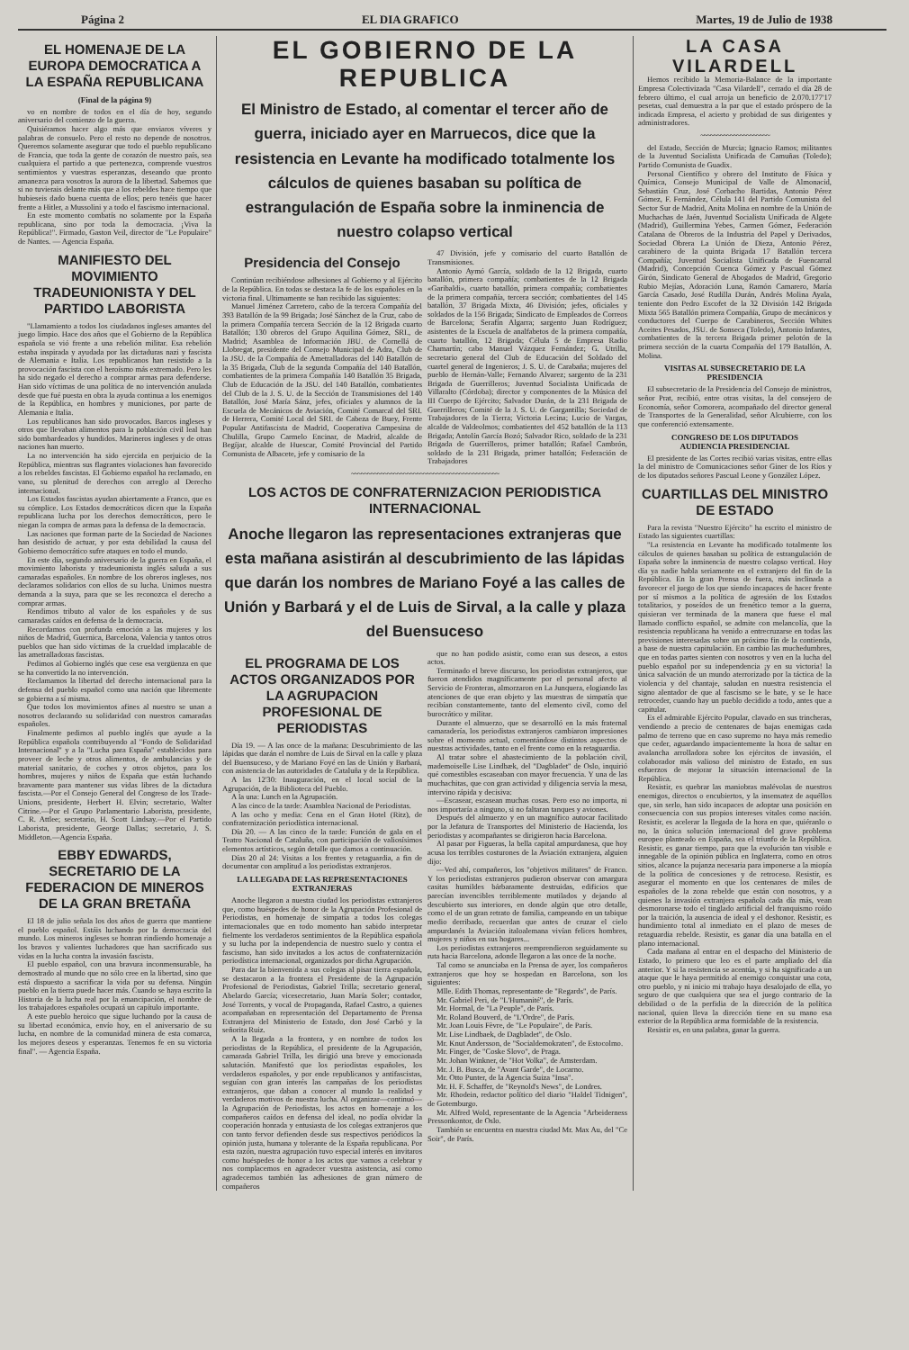Página 2 EL DIA GRAFICO Martes, 19 de Julio de 1938
EL HOMENAJE DE LA EUROPA DEMOCRATICA A LA ESPAÑA REPUBLICANA
(Final de la página 9)
vo en nombre de todos en el día de hoy, segundo aniversario del comienzo de la guerra.
Quisiéramos hacer algo más que enviaros víveres y palabras de consuelo. Pero el resto no depende de nosotros. Queremos solamente asegurar que todo el pueblo republicano de Francia, que toda la gente de corazón de nuestro país, sea cualquiera el partido a que pertenezca, comprende vuestros sentimientos y vuestras esperanzas, deseando que pronto amanezca para vosotros la aurora de la libertad. Sabemos que si no tuvierais delante más que a los rebeldes hace tiempo que hubieseis dado buena cuenta de ellos; pero tenéis que hacer frente a Hitler, a Mussolini y a todo el fascismo internacional.
En este momento combatís no solamente por la España republicana, sino por toda la democracia. ¡Viva la República!". Firmado, Gaston Veil, director de "Le Populaire" de Nantes. — Agencia España.
MANIFIESTO DEL MOVIMIENTO TRADEUNIONISTA Y DEL PARTIDO LABORISTA
"Llamamiento a todos los ciudadanos ingleses amantes del juego limpio. Hace dos años que el Gobierno de la República española se vió frente a una rebelión militar. Esa rebelión estaba inspirada y ayudada por las dictaduras nazi y fascista de Alemania e Italia. Los republicanos han resistido a la provocación fascista con el heroísmo más extremado. Pero les ha sido negado el derecho a comprar armas para defenderse. Han sido víctimas de una política de no intervención anulada desde que fué puesta en obra la ayuda continua a los enemigos de la República, en hombres y municiones, por parte de Alemania e Italia.
Los republicanos han sido provocados. Barcos ingleses y otros que llevaban alimentos para la población civil leal han sido bombardeados y hundidos. Marineros ingleses y de otras naciones han muerto.
La no intervención ha sido ejercida en perjuicio de la República, mientras sus flagrantes violaciones han favorecido a los rebeldes fascistas. El Gobierno español ha reclamado, en vano, su plenitud de derechos con arreglo al Derecho internacional.
Los Estados fascistas ayudan abiertamente a Franco, que es su cómplice. Los Estados democráticos dicen que la España republicana lucha por los derechos democráticos, pero le niegan la compra de armas para la defensa de la democracia.
Las naciones que forman parte de la Sociedad de Naciones han desistido de actuar, y por esta debilidad la causa del Gobierno democrático sufre ataques en todo el mundo.
En este día, segundo aniversario de la guerra en España, el movimiento laborista y tradeunionista inglés saluda a sus camaradas españoles. En nombre de los obreros ingleses, nos declaramos solidarios con ellos de su lucha. Unimos nuestra demanda a la suya, para que se les reconozca el derecho a comprar armas.
Rendimos tributo al valor de los españoles y de sus camaradas caídos en defensa de la democracia.
Recordamos con profunda emoción a las mujeres y los niños de Madrid, Guernica, Barcelona, Valencia y tantos otros pueblos que han sido víctimas de la crueldad implacable de las ametralladoras fascistas.
Pedimos al Gobierno inglés que cese esa vergüenza en que se ha convertido la no intervención.
Reclamamos la libertad del derecho internacional para la defensa del pueblo español como una nación que libremente se gobierna a sí misma.
Que todos los movimientos afines al nuestro se unan a nosotros declarando su solidaridad con nuestros camaradas españoles.
Finalmente pedimos al pueblo inglés que ayude a la República española contribuyendo al "Fondo de Solidaridad Internacional" y a la "Lucha para España" establecidos para proveer de leche y otros alimentos, de ambulancias y de material sanitario, de coches y otros objetos, para los hombres, mujeres y niños de España que están luchando bravamente para mantener sus vidas libres de la dictadura fascista.—Por el Consejo General del Congreso de los Trade-Unions, presidente, Herbert H. Elvin; secretario, Walter Citrine.—Por el Grupo Parlamentario Laborista, presidente, C. R. Attlee; secretario, H. Scott Lindsay.—Por el Partido Laborista, presidente, George Dallas; secretario, J. S. Middleton.—Agencia España.
EBBY EDWARDS, SECRETARIO DE LA FEDERACION DE MINEROS DE LA GRAN BRETAÑA
El 18 de julio señala los dos años de guerra que mantiene el pueblo español. Estáis luchando por la democracia del mundo. Los mineros ingleses se honran rindiendo homenaje a los bravos y valientes luchadores que han sacrificado sus vidas en la lucha contra la invasión fascista.
El pueblo español, con una bravura inconmensurable, ha demostrado al mundo que no sólo cree en la libertad, sino que está dispuesto a sacrificar la vida por su defensa. Ningún pueblo en la tierra puede hacer más. Cuando se haya escrito la Historia de la lucha real por la emancipación, el nombre de los trabajadores españoles ocupará un capítulo importante.
A este pueblo heroico que sigue luchando por la causa de su libertad económica, envío hoy, en el aniversario de su lucha, en nombre de la comunidad minera de esta comarca, los mejores deseos y esperanzas. Tenemos fe en su victoria final". — Agencia España.
EL GOBIERNO DE LA REPUBLICA
El Ministro de Estado, al comentar el tercer año de guerra, iniciado ayer en Marruecos, dice que la resistencia en Levante ha modificado totalmente los cálculos de quienes basaban su política de estrangulación de España sobre la inminencia de nuestro colapso vertical
Presidencia del Consejo
Continúan recibiéndose adhesiones al Gobierno y al Ejército de la República. En todas se destaca la fe de los españoles en la victoria final. Ultimamente se han recibido las siguientes:
Manuel Jiménez Carretero, cabo de la tercera Compañía del 393 Batallón de la 99 Brigada; José Sánchez de la Cruz, cabo de la primera Compañía tercera Sección de la 12 Brigada cuarto Batallón; 130 obreros del Grupo Aquilina Gómez, SRI., de Madrid; Asamblea de Información JBU. de Cornellá de Llobregat, presidente del Consejo Municipal de Adra, Club de la JSU. de la Compañía de Ametralladoras del 140 Batallón de la 35 Brigada, Club de la segunda Compañía del 140 Batallón, combatientes de la primera Compañía 140 Batallón 35 Brigada, Club de Educación de la JSU. del 140 Batallón, combatientes del Club de la J. S. U. de la Sección de Transmisiones del 140 Batallón, José María Sánz, jefes, oficiales y alumnos de la Escuela de Mecánicos de Aviación, Comité Comarcal del SRI. de Herrera, Comité Local del SRI. de Cabeza de Buey, Frente Popular Antifascista de Madrid, Cooperativa Campesina de Chulilla, Grupo Carmelo Encinar, de Madrid, alcalde de Begíjar, alcalde de Huescar, Comité Provincial del Partido Comunista de Albacete, jefe y comisario de la
47 División, jefe y comisario del cuarto Batallón de Transmisiones.
Antonio Aymó García, soldado de la 12 Brigada, cuarto batallón, primera compañía; combatientes de la 12 Brigada «Garibaldi», cuarto batallón, primera compañía; combatientes de la primera compañía, tercera sección; combatientes del 145 batallón, 37 Brigada Mixta, 46 División; jefes, oficiales y soldados de la 156 Brigada; Sindicato de Empleados de Correos de Barcelona; Serafín Algarra; sargento Juan Rodríguez; asistentes de la Escuela de analfabetos de la primera compañía, cuarto batallón, 12 Brigada; Célula 5 de Empresa Radio Chamartín; cabo Manuel Vázquez Fernández; G. Utrilla, secretario general del Club de Educación del Soldado del cuartel general de Ingenieros; J. S. U. de Carabaña; mujeres del pueblo de Hernán-Valle; Fernando Alvarez; sargento de la 231 Brigada de Guerrilleros; Juventud Socialista Unificada de Villaralto (Córdoba); director y componentes de la Música del III Cuerpo de Ejército; Salvador Durán, de la 231 Brigada de Guerrilleros; Comité de la J. S. U. de Gargantilla; Sociedad de Trabajadores de la Tierra; Victoria Lecina; Lucio de Vargas, alcalde de Valdeolmos; combatientes del 452 batallón de la 113 Brigada; Antolín García Bozó; Salvador Rico, soldado de la 231 Brigada de Guerrilleros, primer batallón; Rafael Cambrón, soldado de la 231 Brigada, primer batallón; Federación de Trabajadores
~~~~~~~~~~~~~~~~~~~~~~~~~~~~~~~~~~~~~~~~~~~~~
LOS ACTOS DE CONFRATERNIZACION PERIODISTICA INTERNACIONAL
Anoche llegaron las representaciones extranjeras que esta mañana asistirán al descubrimiento de las lápidas que darán los nombres de Mariano Foyé a las calles de Unión y Barbará y el de Luis de Sirval, a la calle y plaza del Buensuceso
EL PROGRAMA DE LOS ACTOS ORGANIZADOS POR LA AGRUPACION PROFESIONAL DE PERIODISTAS
Día 19. — A las once de la mañana: Descubrimiento de las lápidas que darán el nombre de Luis de Sirval en la calle y plaza del Buensuceso, y de Mariano Foyé en las de Unión y Barbará, con asistencia de las autoridades de Cataluña y de la República.
A las 12'30: Inauguración, en el local social de la Agrupación, de la Biblioteca del Pueblo.
A la una: Lunch en la Agrupación.
A las cinco de la tarde: Asamblea Nacional de Periodistas.
A las ocho y media: Cena en el Gran Hotel (Ritz), de confraternización periodística internacional.
Día 20. — A las cinco de la tarde: Función de gala en el Teatro Nacional de Cataluña, con participación de valiosísimos elementos artísticos, según detalle que damos a continuación.
Días 20 al 24: Visitas a los frentes y retaguardia, a fin de documentar con amplitud a los periodistas extranjeros.
LA LLEGADA DE LAS REPRESENTACIONES EXTRANJERAS
Anoche llegaron a nuestra ciudad los periodistas extranjeros que, como huéspedes de honor de la Agrupación Profesional de Periodistas, en homenaje de simpatía a todos los colegas internacionales que en todo momento han sabido interpretar fielmente los verdaderos sentimientos de la República española y su lucha por la independencia de nuestro suelo y contra el fascismo, han sido invitados a los actos de confraternización periodística internacional, organizados por dicha Agrupación.
Para dar la bienvenida a sus colegas al pisar tierra española, se destacaron a la frontera el Presidente de la Agrupación Profesional de Periodistas, Gabriel Trilla; secretario general, Abelardo García; vicesecretario, Juan María Soler; contador, José Torrents, y vocal de Propaganda, Rafael Castro, a quienes acompañaban en representación del Departamento de Prensa Extranjera del Ministerio de Estado, don José Carbó y la señorita Ruiz.
A la llegada a la frontera, y en nombre de todos los periodistas de la República, el presidente de la Agrupación, camarada Gabriel Trilla, les dirigió una breve y emocionada salutación. Manifestó que los periodistas españoles, los verdaderos españoles, y por ende republicanos y antifascistas, seguían con gran interés las campañas de los periodistas extranjeros, que daban a conocer al mundo la realidad y verdaderos motivos de nuestra lucha. Al organizar—continuó—la Agrupación de Periodistas, los actos en homenaje a los compañeros caídos en defensa del ideal, no podía olvidar la cooperación honrada y entusiasta de los colegas extranjeros que con tanto fervor defienden desde sus respectivos periódicos la opinión justa, humana y tolerante de la España republicana. Por esta razón, nuestra agrupación tuvo especial interés en invitaros como huéspedes de honor a los actos que vamos a celebrar y nos complacemos en agradecer vuestra asistencia, así como agradecemos también las adhesiones de gran número de compañeros
que no han podido asistir, como eran sus deseos, a estos actos.
Terminado el breve discurso, los periodistas extranjeros, que fueron atendidos magníficamente por el personal afecto al Servicio de Fronteras, almorzaron en La Junquera, elogiando las atenciones de que eran objeto y las muestras de simpatía que recibían constantemente, tanto del elemento civil, como del burocrático y militar.
Durante el almuerzo, que se desarrolló en la más fraternal camaradería, los periodistas extranjeros cambiaron impresiones sobre el momento actual, comentándose distintos aspectos de nuestras actividades, tanto en el frente como en la retaguardia.
Al tratar sobre el abastecimiento de la población civil, mademoiselle Lise Lindbæk, del "Dagbladet" de Oslo, inquirió qué comestibles escaseaban con mayor frecuencia. Y una de las muchachitas, que con gran actividad y diligencia servía la mesa, intervino rápida y decisiva:
—Escasear, escasean muchas cosas. Pero eso no importa, ni nos importaría a ninguno, si no faltaran tanques y aviones.
Después del almuerzo y en un magnífico autocar facilitado por la Jefatura de Transportes del Ministerio de Hacienda, los periodistas y acompañantes se dirigieron hacia Barcelona.
Al pasar por Figueras, la bella capital ampurdanesa, que hoy acusa los terribles costurones de la Aviación extranjera, alguien dijo:
—Ved ahí, compañeros, los "objetivos militares" de Franco. Y los periodistas extranjeros pudieron observar con amargura casitas humildes bárbaramente destruidas, edificios que parecían invencibles terriblemente mutilados y dejando al descubierto sus interiores, en donde algún que otro detalle, como el de un gran retrato de familia, campeando en un tabique medio derribado, recuerdan que antes de cruzar el cielo ampurdanés la Aviación italoalemana vivían felices hombres, mujeres y niños en sus hogares...
Los periodistas extranjeros reemprendieron seguidamente su ruta hacia Barcelona, adonde llegaron a las once de la noche.
Tal como se anunciaba en la Prensa de ayer, los compañeros extranjeros que hoy se hospedan en Barcelona, son los siguientes:
Mlle. Edith Thomas, representante de "Regards", de París.
Mr. Gabriel Peri, de "L'Humanité", de París.
Mr. Hormal, de "La Peuple", de París.
Mr. Roland Bouverd, de "L'Ordre", de París.
Mr. Joan Louis Fèvre, de "Le Populaire", de París.
Mr. Lise Lindbaek, de Dagbladet", de Oslo.
Mr. Knut Andersson, de "Socialdemokraten", de Estocolmo.
Mr. Finger, de "Coske Slovo", de Praga.
Mr. Johan Winkner, de "Hot Volka", de Amsterdam.
Mr. J. B. Busca, de "Avant Garde", de Locarno.
Mr. Otto Punter, de la Agencia Suiza "Insa".
Mr. H. F. Schaffer, de "Reynold's News", de Londres.
Mr. Rhodein, redactor político del diario "Haldel Tidnigen", de Gotemburgo.
Mr. Alfred Wold, representante de la Agencia "Arbeiderness Pressonkontor, de Oslo.
También se encuentra en nuestra ciudad Mr. Max Au, del "Ce Soir", de París.
LA CASA VILARDELL
Hemos recibido la Memoria-Balance de la importante Empresa Colectivizada "Casa Vilardell", cerrado el día 28 de febrero último, el cual arroja un beneficio de 2.070.177'17 pesetas, cual demuestra a la par que el estado próspero de la indicada Empresa, el acierto y probidad de sus dirigentes y administradores.
~~~~~~~~~~~~~~~~~~~~~
del Estado, Sección de Murcia; Ignacio Ramos; militantes de la Juventud Socialista Unificada de Camuñas (Toledo); Partido Comunista de Guadix.
Personal Científico y obrero del Instituto de Física y Química, Consejo Municipal de Valle de Almonacid, Sebastián Cruz, José Corbacho Bartidas, Antonio Pérez Gómez, F. Fernández, Célula 141 del Partido Comunista del Sector Sur de Madrid, Anita Molina en nombre de la Unión de Muchachas de Jaén, Juventud Socialista Unificada de Algete (Madrid), Guillermina Yebes, Carmen Gómez, Federación Catalana de Obreros de la Industria del Papel y Derivados, Sociedad Obrera La Unión de Dieza, Antonio Pérez, carabinero de la quinta Brigada 17 Batallón tercera Compañía; Juventud Socialista Unificada de Fuencarral (Madrid), Concepción Cuenca Gómez y Pascual Gómez Girón, Sindicato General de Abogados de Madrid, Gregorio Rubio Mejías, Adoración Luna, Ramón Camarero, María García Casado, José Rudilla Durán, Andrés Molina Ayala, teniente don Pedro Escofet de la 32 División 142 Brigada Mixta 565 Batallón primera Compañía, Grupo de mecánicos y conductores del Cuerpo de Carabineros, Sección Whites Aceites Pesados, JSU. de Sonseca (Toledo), Antonio Infantes, combatientes de la tercera Brigada primer pelotón de la primera sección de la cuarta Compañía del 179 Batallón, A. Molina.
VISITAS AL SUBSECRETARIO DE LA PRESIDENCIA
El subsecretario de la Presidencia del Consejo de ministros, señor Prat, recibió, entre otras visitas, la del consejero de Economía, señor Comorera, acompañado del director general de Transportes de la Generalidad, señor Alcubierre, con los que conferenció extensamente.
CONGRESO DE LOS DIPUTADOS
AUDIENCIA PRESIDENCIAL
El presidente de las Cortes recibió varias visitas, entre ellas la del ministro de Comunicaciones señor Giner de los Ríos y de los diputados señores Pascual Leone y González López.
CUARTILLAS DEL MINISTRO DE ESTADO
Para la revista "Nuestro Ejército" ha escrito el ministro de Estado las siguientes cuartillas:
"La resistencia en Levante ha modificado totalmente los cálculos de quienes basaban su política de estrangulación de España sobre la inminencia de nuestro colapso vertical. Hoy día ya nadie habla seriamente en el extranjero del fin de la República. En la gran Prensa de fuera, más inclinada a favorecer el juego de los que siendo incapaces de hacer frente por sí mismos a la política de agresión de los Estados totalitarios, y poseídos de un frenético temor a la guerra, quisieran ver terminada de la manera que fuese el mal llamado conflicto español, se admite con melancolía, que la resistencia republicana ha venido a entrecruzarse en todas las previsiones interesadas sobre un próximo fin de la contienda, a base de nuestra capitulación. En cambio las muchedumbres, que en todas partes sienten con nosotros y ven en la lucha del pueblo español por su independencia ¡y en su victoria! la única salvación de un mundo aterrorizado por la táctica de la violencia y del chantaje, saludan en nuestra resistencia el signo alentador de que al fascismo se le bate, y se le hace retroceder, cuando hay un pueblo decidido a todo, antes que a capitular.
Es el admirable Ejército Popular, clavado en sus trincheras, vendiendo a precio de centenares de bajas enemigas cada palmo de terreno que en caso supremo no haya más remedio que ceder, aguardando impacientemente la hora de saltar en avalancha arrolladora sobre los ejércitos de invasión, el colaborador más valioso del ministro de Estado, en sus esfuerzos de mejorar la situación internacional de la República.
Resistir, es quebrar las maniobras malévolas de nuestros enemigos, directos o encubiertos, y la insensatez de aquéllos que, sin serlo, han sido incapaces de adoptar una posición en consecuencia con sus propios intereses vitales como nación. Resistir, es acelerar la llegada de la hora en que, quiéranlo o no, la única solución internacional del grave problema europeo planteado en España, sea el triunfo de la República. Resistir, es ganar tiempo, para que la evolución tan visible e innegable de la opinión pública en Inglaterra, como en otros sitios, alcance la pujanza necesaria para imponerse a la miopía de la política de concesiones y de retroceso. Resistir, es asegurar el momento en que los centenares de miles de españoles de la zona rebelde que están con nosotros, y a quienes la invasión extranjera española cada día más, vean desmoronarse todo el tinglado artificial del franquismo roído por la traición, la ausencia de ideal y el deshonor. Resistir, es hundimiento total al inmediato en el plazo de meses de retaguardia rebelde. Resistir, es ganar día una batalla en el plano internacional.
Cada mañana al entrar en el despacho del Ministerio de Estado, lo primero que leo es el parte ampliado del día anterior. Y si la resistencia se acentúa, y si ha significado a un ataque que le haya permitido al enemigo conquistar una cota, otro pueblo, y ni inicio mi trabajo haya desalojado de ella, yo seguro de que cualquiera que sea el juego contrario de la debilidad o de la perfidia de la dirección de la política nacional, quien lleva la dirección tiene en su mano esa exterior de la República arma formidable de la resistencia.
Resistir es, en una palabra, ganar la guerra.